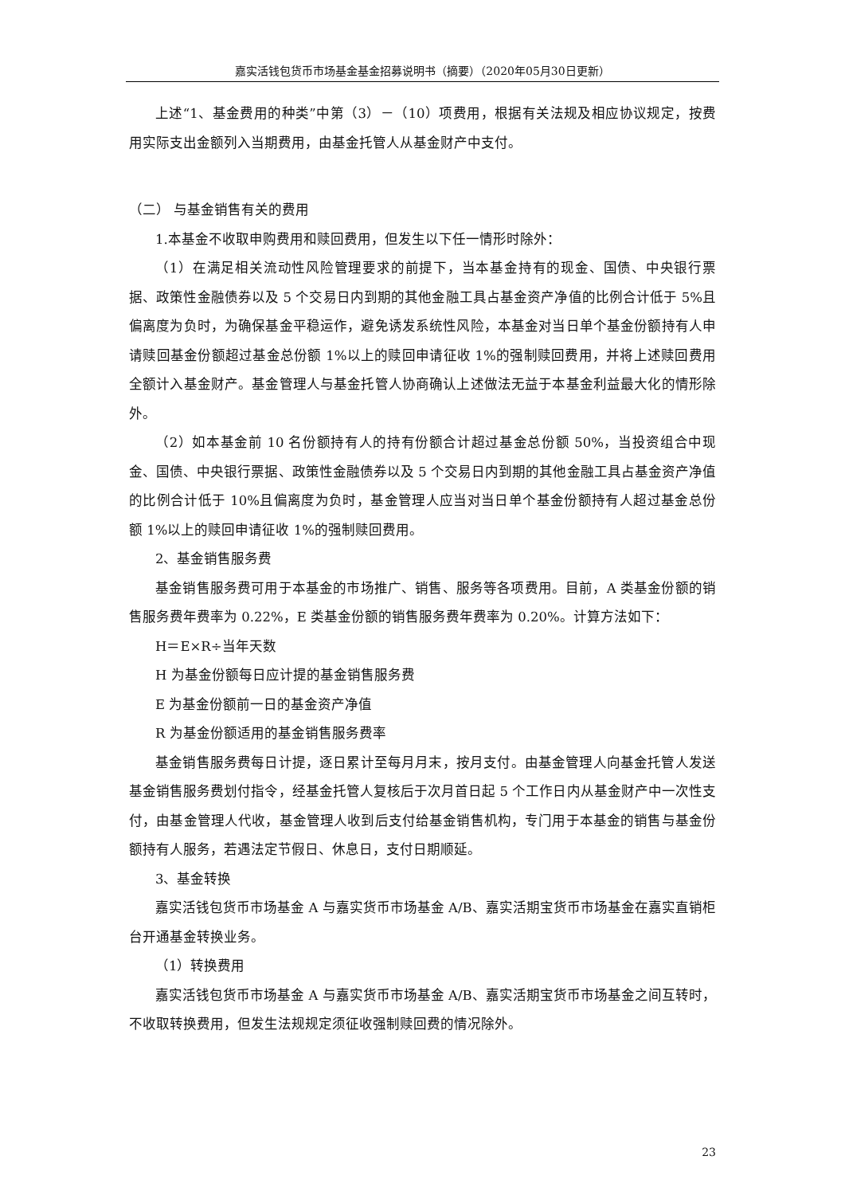嘉实活钱包货币市场基金基金招募说明书（摘要）（2020年05月30日更新）
上述“1、基金费用的种类”中第（3）－（10）项费用，根据有关法规及相应协议规定，按费用实际支出金额列入当期费用，由基金托管人从基金财产中支付。
（二） 与基金销售有关的费用
1.本基金不收取申购费用和赎回费用，但发生以下任一情形时除外：
（1）在满足相关流动性风险管理要求的前提下，当本基金持有的现金、国债、中央银行票据、政策性金融债券以及 5 个交易日内到期的其他金融工具占基金资产净值的比例合计低于 5%且偏离度为负时，为确保基金平稳运作，避免诱发系统性风险，本基金对当日单个基金份额持有人申请赎回基金份额超过基金总份额 1%以上的赎回申请征收 1%的强制赎回费用，并将上述赎回费用全额计入基金财产。基金管理人与基金托管人协商确认上述做法无益于本基金利益最大化的情形除外。
（2）如本基金前 10 名份额持有人的持有份额合计超过基金总份额 50%，当投资组合中现金、国债、中央银行票据、政策性金融债券以及 5 个交易日内到期的其他金融工具占基金资产净值的比例合计低于 10%且偏离度为负时，基金管理人应当对当日单个基金份额持有人超过基金总份额 1%以上的赎回申请征收 1%的强制赎回费用。
2、基金销售服务费
基金销售服务费可用于本基金的市场推广、销售、服务等各项费用。目前，A 类基金份额的销售服务费年费率为 0.22%，E 类基金份额的销售服务费年费率为 0.20%。计算方法如下：
H＝E×R÷当年天数
H 为基金份额每日应计提的基金销售服务费
E 为基金份额前一日的基金资产净值
R 为基金份额适用的基金销售服务费率
基金销售服务费每日计提，逐日累计至每月月末，按月支付。由基金管理人向基金托管人发送基金销售服务费划付指令，经基金托管人复核后于次月首日起 5 个工作日内从基金财产中一次性支付，由基金管理人代收，基金管理人收到后支付给基金销售机构，专门用于本基金的销售与基金份额持有人服务，若遇法定节假日、休息日，支付日期顺延。
3、基金转换
嘉实活钱包货币市场基金 A 与嘉实货币市场基金 A/B、嘉实活期宝货币市场基金在嘉实直销柜台开通基金转换业务。
（1）转换费用
嘉实活钱包货币市场基金 A 与嘉实货币市场基金 A/B、嘉实活期宝货币市场基金之间互转时，不收取转换费用，但发生法规规定须征收强制赎回费的情况除外。
23